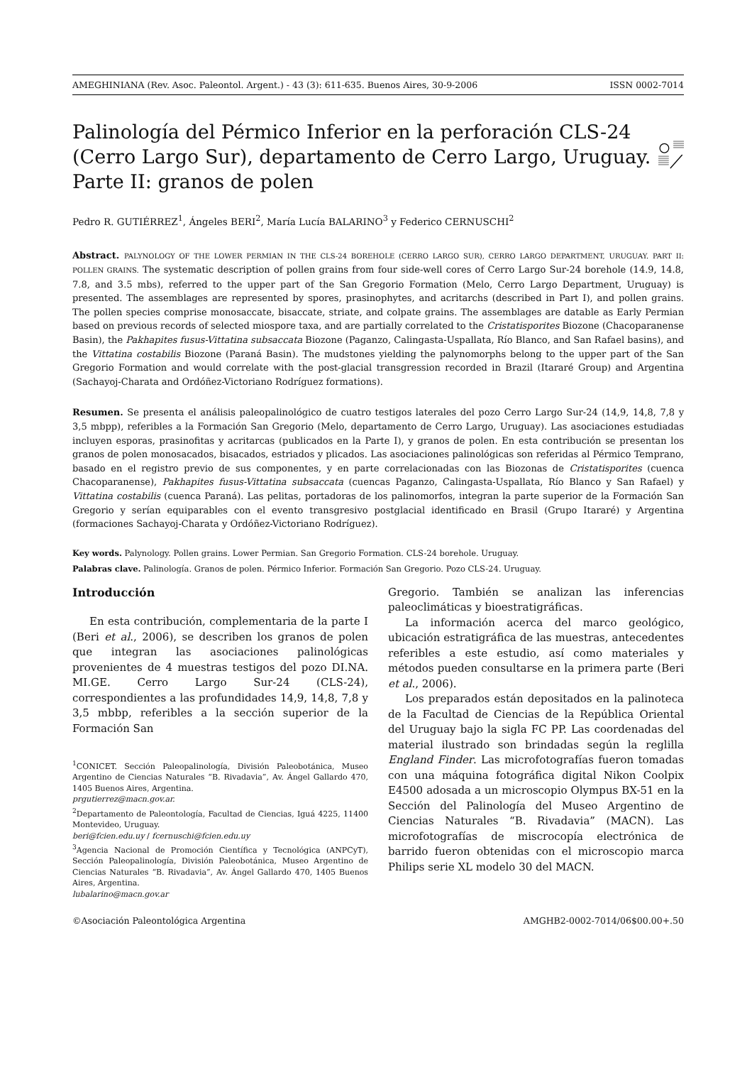AMEGHINIANA (Rev. Asoc. Paleontol. Argent.) - 43 (3): 611-635. Buenos Aires, 30-9-2006 ISSN 0002-7014
Palinología del Pérmico Inferior en la perforación CLS-24 (Cerro Largo Sur), departamento de Cerro Largo, Uruguay. Parte II: granos de polen
Pedro R. GUTIÉRREZ<sup>1</sup>, Ángeles BERI<sup>2</sup>, María Lucía BALARINO<sup>3</sup> y Federico CERNUSCHI<sup>2</sup>
Abstract. PALYNOLOGY OF THE LOWER PERMIAN IN THE CLS-24 BOREHOLE (CERRO LARGO SUR), CERRO LARGO DEPARTMENT, URUGUAY. PART II: POLLEN GRAINS. The systematic description of pollen grains from four side-well cores of Cerro Largo Sur-24 borehole (14.9, 14.8, 7.8, and 3.5 mbs), referred to the upper part of the San Gregorio Formation (Melo, Cerro Largo Department, Uruguay) is presented. The assemblages are represented by spores, prasinophytes, and acritarchs (described in Part I), and pollen grains. The pollen species comprise monosaccate, bisaccate, striate, and colpate grains. The assemblages are datable as Early Permian based on previous records of selected miospore taxa, and are partially correlated to the Cristatisporites Biozone (Chacoparanense Basin), the Pakhapites fusus-Vittatina subsaccata Biozone (Paganzo, Calingasta-Uspallata, Río Blanco, and San Rafael basins), and the Vittatina costabilis Biozone (Paraná Basin). The mudstones yielding the palynomorphs belong to the upper part of the San Gregorio Formation and would correlate with the post-glacial transgression recorded in Brazil (Itararé Group) and Argentina (Sachayoj-Charata and Ordóñez-Victoriano Rodríguez formations).
Resumen. Se presenta el análisis paleopalinológico de cuatro testigos laterales del pozo Cerro Largo Sur-24 (14,9, 14,8, 7,8 y 3,5 mbpp), referibles a la Formación San Gregorio (Melo, departamento de Cerro Largo, Uruguay). Las asociaciones estudiadas incluyen esporas, prasinofitas y acritarcas (publicados en la Parte I), y granos de polen. En esta contribución se presentan los granos de polen monosacados, bisacados, estriados y plicados. Las asociaciones palinológicas son referidas al Pérmico Temprano, basado en el registro previo de sus componentes, y en parte correlacionadas con las Biozonas de Cristatisporites (cuenca Chacoparanense), Pakhapites fusus-Vittatina subsaccata (cuencas Paganzo, Calingasta-Uspallata, Río Blanco y San Rafael) y Vittatina costabilis (cuenca Paraná). Las pelitas, portadoras de los palinomorfos, integran la parte superior de la Formación San Gregorio y serían equiparables con el evento transgresivo postglacial identificado en Brasil (Grupo Itararé) y Argentina (formaciones Sachayoj-Charata y Ordóñez-Victoriano Rodríguez).
Key words. Palynology. Pollen grains. Lower Permian. San Gregorio Formation. CLS-24 borehole. Uruguay.
Palabras clave. Palinología. Granos de polen. Pérmico Inferior. Formación San Gregorio. Pozo CLS-24. Uruguay.
Introducción
En esta contribución, complementaria de la parte I (Beri et al., 2006), se describen los granos de polen que integran las asociaciones palinológicas provenientes de 4 muestras testigos del pozo DI.NA. MI.GE. Cerro Largo Sur-24 (CLS-24), correspondientes a las profundidades 14,9, 14,8, 7,8 y 3,5 mbbp, referibles a la sección superior de la Formación San
<sup>1</sup> CONICET. Sección Paleopalinología, División Paleobotánica, Museo Argentino de Ciencias Naturales “B. Rivadavia”, Av. Ángel Gallardo 470, 1405 Buenos Aires, Argentina.
prgutierrez@macn.gov.ar.
<sup>2</sup> Departamento de Paleontología, Facultad de Ciencias, Iguá 4225, 11400 Montevideo, Uruguay.
beri@fcien.edu.uy / fcernuschi@fcien.edu.uy
<sup>3</sup> Agencia Nacional de Promoción Científica y Tecnológica (ANPCyT), Sección Paleopalinología, División Paleobotánica, Museo Argentino de Ciencias Naturales “B. Rivadavia”, Av. Ángel Gallardo 470, 1405 Buenos Aires, Argentina.
lubalarino@macn.gov.ar
Gregorio. También se analizan las inferencias paleoclimáticas y bioestratigráficas.
La información acerca del marco geológico, ubicación estratigráfica de las muestras, antecedentes referibles a este estudio, así como materiales y métodos pueden consultarse en la primera parte (Beri et al., 2006).
Los preparados están depositados en la palinoteca de la Facultad de Ciencias de la República Oriental del Uruguay bajo la sigla FC PP. Las coordenadas del material ilustrado son brindadas según la reglilla England Finder. Las microfotografías fueron tomadas con una máquina fotográfica digital Nikon Coolpix E4500 adosada a un microscopio Olympus BX-51 en la Sección del Palinología del Museo Argentino de Ciencias Naturales “B. Rivadavia” (MACN). Las microfotografías de miscrocopía electrónica de barrido fueron obtenidas con el microscopio marca Philips serie XL modelo 30 del MACN.
©Asociación Paleontológica Argentina AMGHB2-0002-7014/06$00.00+.50